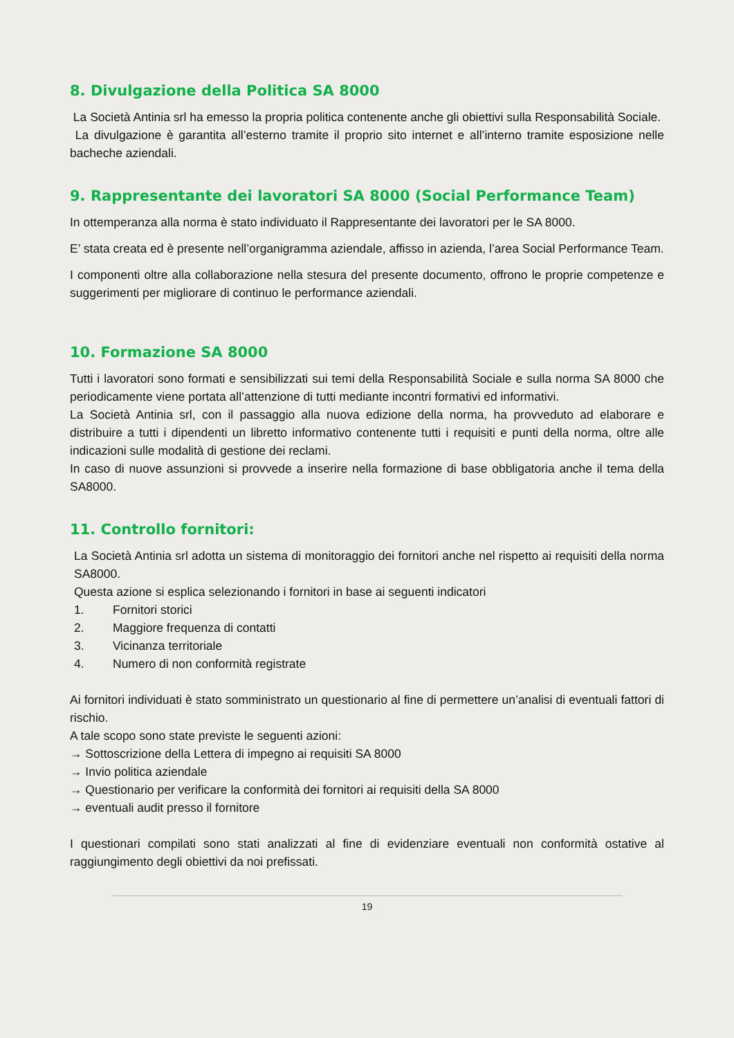8. Divulgazione della Politica SA 8000
La Società Antinia srl ha emesso la propria politica contenente anche gli obiettivi sulla Responsabilità Sociale.
La divulgazione è garantita all’esterno tramite il proprio sito internet e all’interno tramite esposizione nelle bacheche aziendali.
9. Rappresentante dei lavoratori SA 8000 (Social Performance Team)
In ottemperanza alla norma è stato individuato il Rappresentante dei lavoratori per le SA 8000.
E’ stata creata ed è presente nell’organigramma aziendale, affisso in azienda, l’area Social Performance Team.
I componenti oltre alla collaborazione nella stesura del presente documento, offrono le proprie competenze e suggerimenti per migliorare di continuo le performance aziendali.
10. Formazione SA 8000
Tutti i lavoratori sono formati e sensibilizzati sui temi della Responsabilità Sociale e sulla norma SA 8000 che periodicamente viene portata all’attenzione di tutti mediante incontri formativi ed informativi.
La Società Antinia srl, con il passaggio alla nuova edizione della norma, ha provveduto ad elaborare e distribuire a tutti i dipendenti un libretto informativo contenente tutti i requisiti e punti della norma, oltre alle indicazioni sulle modalità di gestione dei reclami.
In caso di nuove assunzioni si provvede a inserire nella formazione di base obbligatoria anche il tema della SA8000.
11. Controllo fornitori:
La Società Antinia srl adotta un sistema di monitoraggio dei fornitori anche nel rispetto ai requisiti della norma SA8000.
Questa azione si esplica selezionando i fornitori in base ai seguenti indicatori
1. Fornitori storici
2. Maggiore frequenza di contatti
3. Vicinanza territoriale
4. Numero di non conformità registrate
Ai fornitori individuati è stato somministrato un questionario al fine di permettere un’analisi di eventuali fattori di rischio.
A tale scopo sono state previste le seguenti azioni:
→ Sottoscrizione della Lettera di impegno ai requisiti SA 8000
→ Invio politica aziendale
→ Questionario per verificare la conformità dei fornitori ai requisiti della SA 8000
→ eventuali audit presso il fornitore
I questionari compilati sono stati analizzati al fine di evidenziare eventuali non conformità ostative al raggiungimento degli obiettivi da noi prefissati.
19